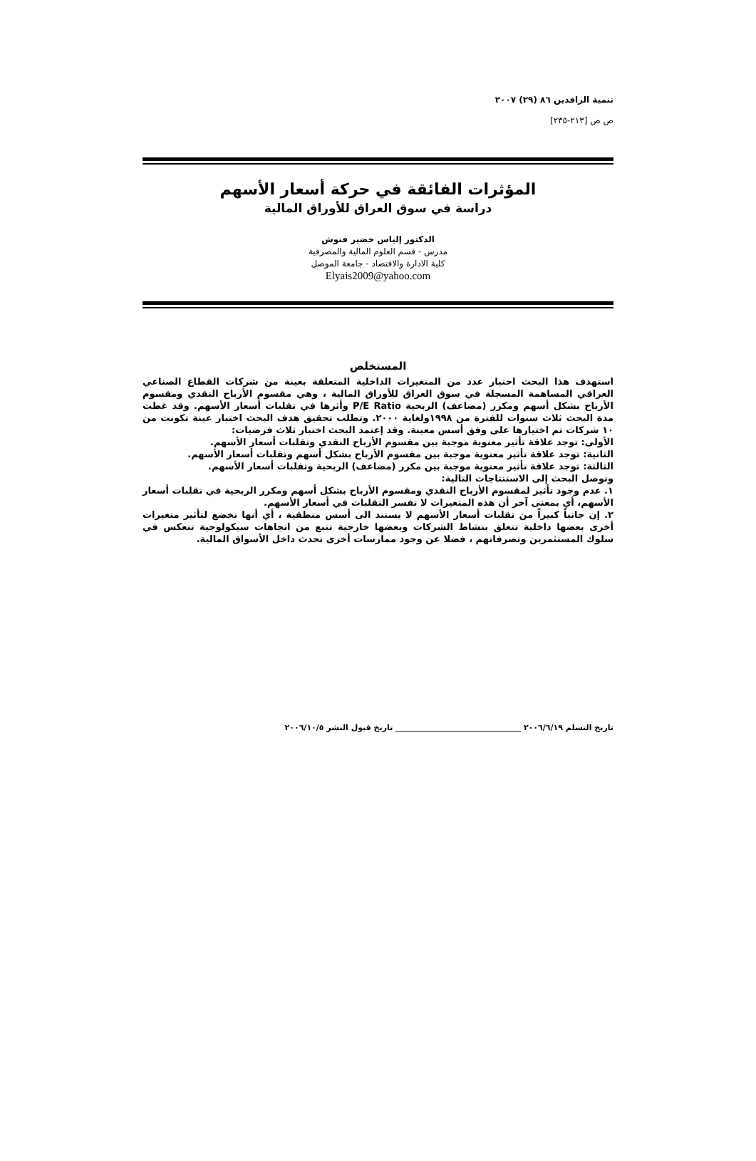تنمية الرافدين ٨٦ (٢٩) ٢٠٠٧
ص ص [٢١٣-٢٣٥]
المؤثرات الفائقة في حركة أسعار الأسهم
دراسة في سوق العراق للأوراق المالية
الدكتور إلياس خضير فنوش
مدرس - قسم العلوم المالية والمصرفية
كلية الادارة والاقتصاد - جامعة الموصل
Elyais2009@yahoo.com
المستخلص
استهدف هذا البحث اختبار عدد من المتغيرات الداخلية المتعلقة بعينة من شركات القطاع الصناعي العراقي المساهمة المسجلة في سوق العراق للأوراق المالية ، وهي مقسوم الأرباح النقدي ومقسوم الأرباح بشكل أسهم ومكرر (مضاعف) الربحية P/E Ratio وأثرها في تقلبات أسعار الأسهم. وقد غطت مدة البحث ثلاث سنوات للفترة من ١٩٩٨ولغاية ٢٠٠٠. وتطلب تحقيق هدف البحث اختيار عينة تكونت من ١٠ شركات تم اختيارها على وفق أسس معينة. وقد إعتمد البحث اختبار ثلاث فرضيات:
الأولى: توجد علاقة تأثير معنوية موجبة بين مقسوم الأرباح النقدي وتقلبات أسعار الأسهم.
الثانية: توجد علاقة تأثير معنوية موجبة بين مقسوم الأرباح بشكل أسهم وتقلبات أسعار الأسهم.
الثالثة: توجد علاقة تأثير معنوية موجبة بين مكرر (مضاعف) الربحية وتقلبات أسعار الأسهم.
وتوصل البحث إلى الاستنتاجات التالية:
١. عدم وجود تأثير لمقسوم الأرباح النقدي ومقسوم الأرباح بشكل أسهم ومكرر الربحية في تقلبات أسعار الأسهم، أي بمعنى آخر أن هذه المتغيرات لا تفسر التقلبات في أسعار الأسهم.
٢. إن جانباً كبيراً من تقلبات أسعار الأسهم لا يستند الى أسس منطقية ، أي أنها تخضع لتأثير متغيرات أخرى بعضها داخلية تتعلق بنشاط الشركات وبعضها خارجية تنبع من اتجاهات سيكولوجية تنعكس في سلوك المستثمرين وتصرفاتهم ، فضلا عن وجود ممارسات أخرى تحدث داخل الأسواق المالية.
تاريخ التسلم ٢٠٠٦/٦/١٩ ________________________________ تاريخ قبول النشر ٢٠٠٦/١٠/٥